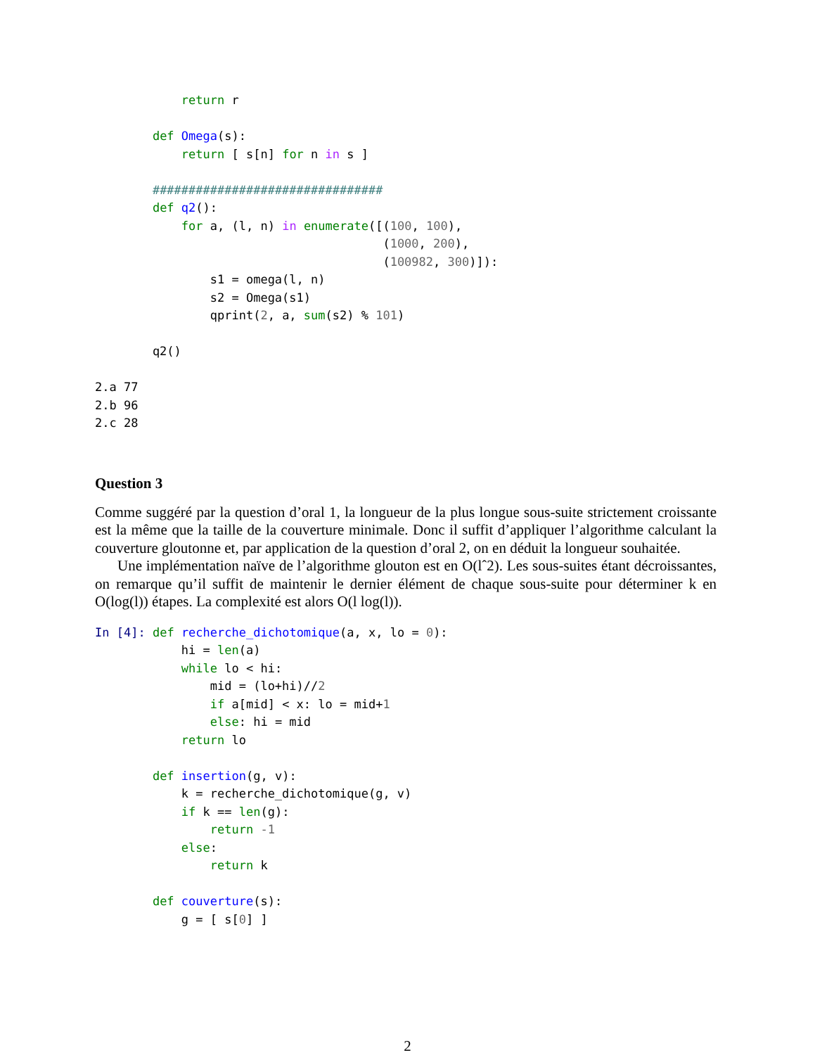return r

        def Omega(s):
            return [ s[n] for n in s ]

        ################################
        def q2():
            for a, (l, n) in enumerate([(100, 100),
                                        (1000, 200),
                                        (100982, 300)]):
                s1 = omega(l, n)
                s2 = Omega(s1)
                qprint(2, a, sum(s2) % 101)

        q2()

2.a 77
2.b 96
2.c 28
Question 3
Comme suggéré par la question d’oral 1, la longueur de la plus longue sous-suite strictement croissante est la même que la taille de la couverture minimale. Donc il suffit d’appliquer l’algorithme calculant la couverture gloutonne et, par application de la question d’oral 2, on en déduit la longueur souhaitée.
Une implémentation naïve de l’algorithme glouton est en O(lˆ2). Les sous-suites étant décroissantes, on remarque qu’il suffit de maintenir le dernier élément de chaque sous-suite pour déterminer k en O(log(l)) étapes. La complexité est alors O(l log(l)).
In [4]: def recherche_dichotomique(a, x, lo = 0):
            hi = len(a)
            while lo < hi:
                mid = (lo+hi)//2
                if a[mid] < x: lo = mid+1
                else: hi = mid
            return lo

        def insertion(g, v):
            k = recherche_dichotomique(g, v)
            if k == len(g):
                return -1
            else:
                return k

        def couverture(s):
            g = [ s[0] ]
2